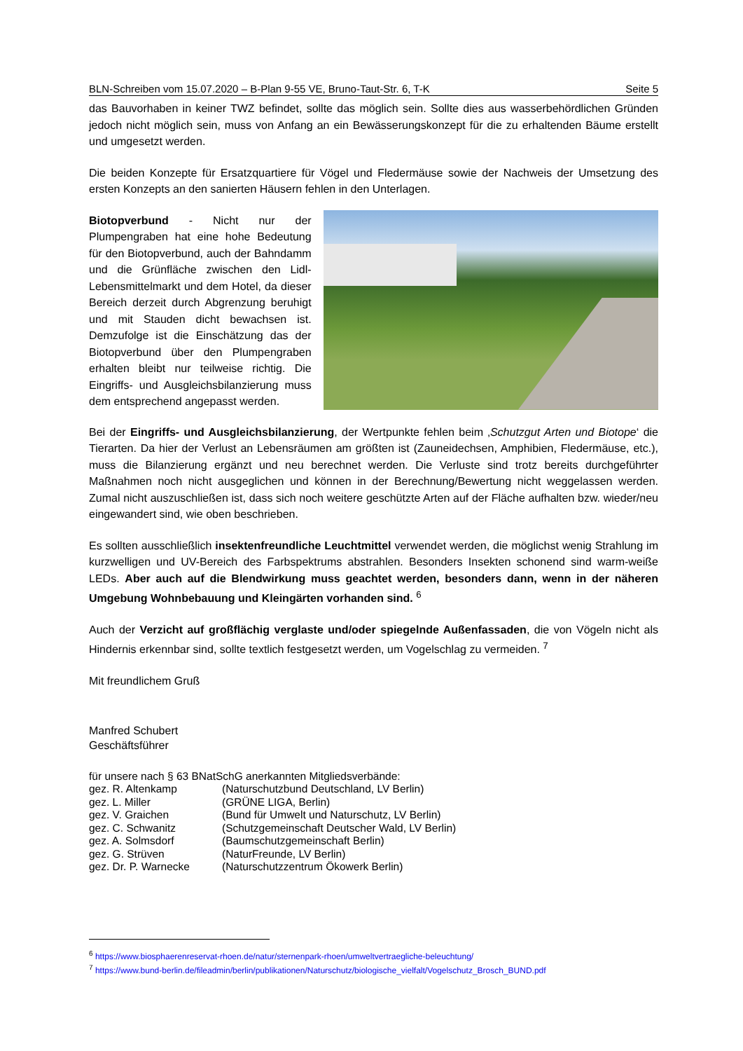BLN-Schreiben vom 15.07.2020 – B-Plan 9-55 VE, Bruno-Taut-Str. 6, T-K Seite 5
das Bauvorhaben in keiner TWZ befindet, sollte das möglich sein. Sollte dies aus wasserbehördlichen Gründen jedoch nicht möglich sein, muss von Anfang an ein Bewässerungskonzept für die zu erhaltenden Bäume erstellt und umgesetzt werden.
Die beiden Konzepte für Ersatzquartiere für Vögel und Fledermäuse sowie der Nachweis der Umsetzung des ersten Konzepts an den sanierten Häusern fehlen in den Unterlagen.
Biotopverbund - Nicht nur der Plumpengraben hat eine hohe Bedeutung für den Biotopverbund, auch der Bahndamm und die Grünfläche zwischen den Lidl-Lebensmittelmarkt und dem Hotel, da dieser Bereich derzeit durch Abgrenzung beruhigt und mit Stauden dicht bewachsen ist. Demzufolge ist die Einschätzung das der Biotopverbund über den Plumpengraben erhalten bleibt nur teilweise richtig. Die Eingriffs- und Ausgleichsbilanzierung muss dem entsprechend angepasst werden.
Bei der Eingriffs- und Ausgleichsbilanzierung, der Wertpunkte fehlen beim ‚Schutzgut Arten und Biotope‘ die Tierarten. Da hier der Verlust an Lebensräumen am größten ist (Zauneidechsen, Amphibien, Fledermäuse, etc.), muss die Bilanzierung ergänzt und neu berechnet werden. Die Verluste sind trotz bereits durchgeführter Maßnahmen noch nicht ausgeglichen und können in der Berechnung/Bewertung nicht weggelassen werden. Zumal nicht auszuschließen ist, dass sich noch weitere geschützte Arten auf der Fläche aufhalten bzw. wieder/neu eingewandert sind, wie oben beschrieben.
Es sollten ausschließlich insektenfreundliche Leuchtmittel verwendet werden, die möglichst wenig Strahlung im kurzwelligen und UV-Bereich des Farbspektrums abstrahlen. Besonders Insekten schonend sind warm-weiße LEDs. Aber auch auf die Blendwirkung muss geachtet werden, besonders dann, wenn in der näheren Umgebung Wohnbebauung und Kleingärten vorhanden sind. <sup>6</sup>
Auch der Verzicht auf großflächig verglaste und/oder spiegelnde Außenfassaden, die von Vögeln nicht als Hindernis erkennbar sind, sollte textlich festgesetzt werden, um Vogelschlag zu vermeiden. <sup>7</sup>
Mit freundlichem Gruß
Manfred Schubert
Geschäftsführer
für unsere nach § 63 BNatSchG anerkannten Mitgliedsverbände:
gez. R. Altenkamp (Naturschutzbund Deutschland, LV Berlin)
gez. L. Miller (GRÜNE LIGA, Berlin)
gez. V. Graichen (Bund für Umwelt und Naturschutz, LV Berlin)
gez. C. Schwanitz (Schutzgemeinschaft Deutscher Wald, LV Berlin)
gez. A. Solmsdorf (Baumschutzgemeinschaft Berlin)
gez. G. Strüven (NaturFreunde, LV Berlin)
gez. Dr. P. Warnecke (Naturschutzzentrum Ökowerk Berlin)
<sup>6</sup> https://www.biosphaerenreservat-rhoen.de/natur/sternenpark-rhoen/umweltvertraegliche-beleuchtung/
<sup>7</sup> https://www.bund-berlin.de/fileadmin/berlin/publikationen/Naturschutz/biologische_vielfalt/Vogelschutz_Brosch_BUND.pdf